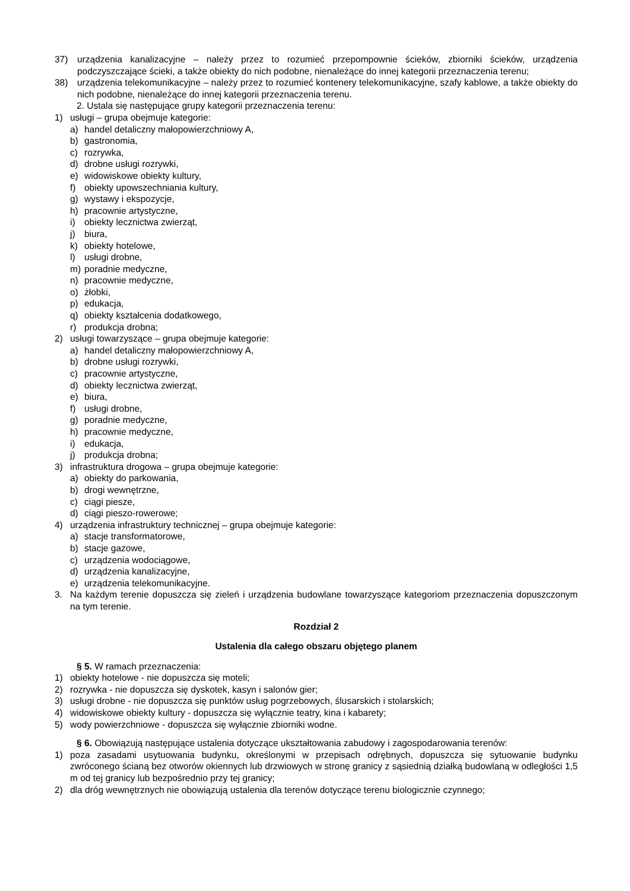37) urządzenia kanalizacyjne – należy przez to rozumieć przepompownie ścieków, zbiorniki ścieków, urządzenia podczyszczające ścieki, a także obiekty do nich podobne, nienależące do innej kategorii przeznaczenia terenu;
38) urządzenia telekomunikacyjne – należy przez to rozumieć kontenery telekomunikacyjne, szafy kablowe, a także obiekty do nich podobne, nienależące do innej kategorii przeznaczenia terenu.
2. Ustala się następujące grupy kategorii przeznaczenia terenu:
1) usługi – grupa obejmuje kategorie:
a) handel detaliczny małopowierzchniowy A,
b) gastronomia,
c) rozrywka,
d) drobne usługi rozrywki,
e) widowiskowe obiekty kultury,
f) obiekty upowszechniania kultury,
g) wystawy i ekspozycje,
h) pracownie artystyczne,
i) obiekty lecznictwa zwierząt,
j) biura,
k) obiekty hotelowe,
l) usługi drobne,
m) poradnie medyczne,
n) pracownie medyczne,
o) żłobki,
p) edukacja,
q) obiekty kształcenia dodatkowego,
r) produkcja drobna;
2) usługi towarzyszące – grupa obejmuje kategorie:
a) handel detaliczny małopowierzchniowy A,
b) drobne usługi rozrywki,
c) pracownie artystyczne,
d) obiekty lecznictwa zwierząt,
e) biura,
f) usługi drobne,
g) poradnie medyczne,
h) pracownie medyczne,
i) edukacja,
j) produkcja drobna;
3) infrastruktura drogowa – grupa obejmuje kategorie:
a) obiekty do parkowania,
b) drogi wewnętrzne,
c) ciągi piesze,
d) ciągi pieszo-rowerowe;
4) urządzenia infrastruktury technicznej – grupa obejmuje kategorie:
a) stacje transformatorowe,
b) stacje gazowe,
c) urządzenia wodociągowe,
d) urządzenia kanalizacyjne,
e) urządzenia telekomunikacyjne.
3. Na każdym terenie dopuszcza się zieleń i urządzenia budowlane towarzyszące kategoriom przeznaczenia dopuszczonym na tym terenie.
Rozdział 2
Ustalenia dla całego obszaru objętego planem
§ 5. W ramach przeznaczenia:
1) obiekty hotelowe - nie dopuszcza się moteli;
2) rozrywka - nie dopuszcza się dyskotek, kasyn i salonów gier;
3) usługi drobne - nie dopuszcza się punktów usług pogrzebowych, ślusarskich i stolarskich;
4) widowiskowe obiekty kultury - dopuszcza się wyłącznie teatry, kina i kabarety;
5) wody powierzchniowe - dopuszcza się wyłącznie zbiorniki wodne.
§ 6. Obowiązują następujące ustalenia dotyczące ukształtowania zabudowy i zagospodarowania terenów:
1) poza zasadami usytuowania budynku, określonymi w przepisach odrębnych, dopuszcza się sytuowanie budynku zwróconego ścianą bez otworów okiennych lub drzwiowych w stronę granicy z sąsiednią działką budowlaną w odległości 1,5 m od tej granicy lub bezpośrednio przy tej granicy;
2) dla dróg wewnętrznych nie obowiązują ustalenia dla terenów dotyczące terenu biologicznie czynnego;